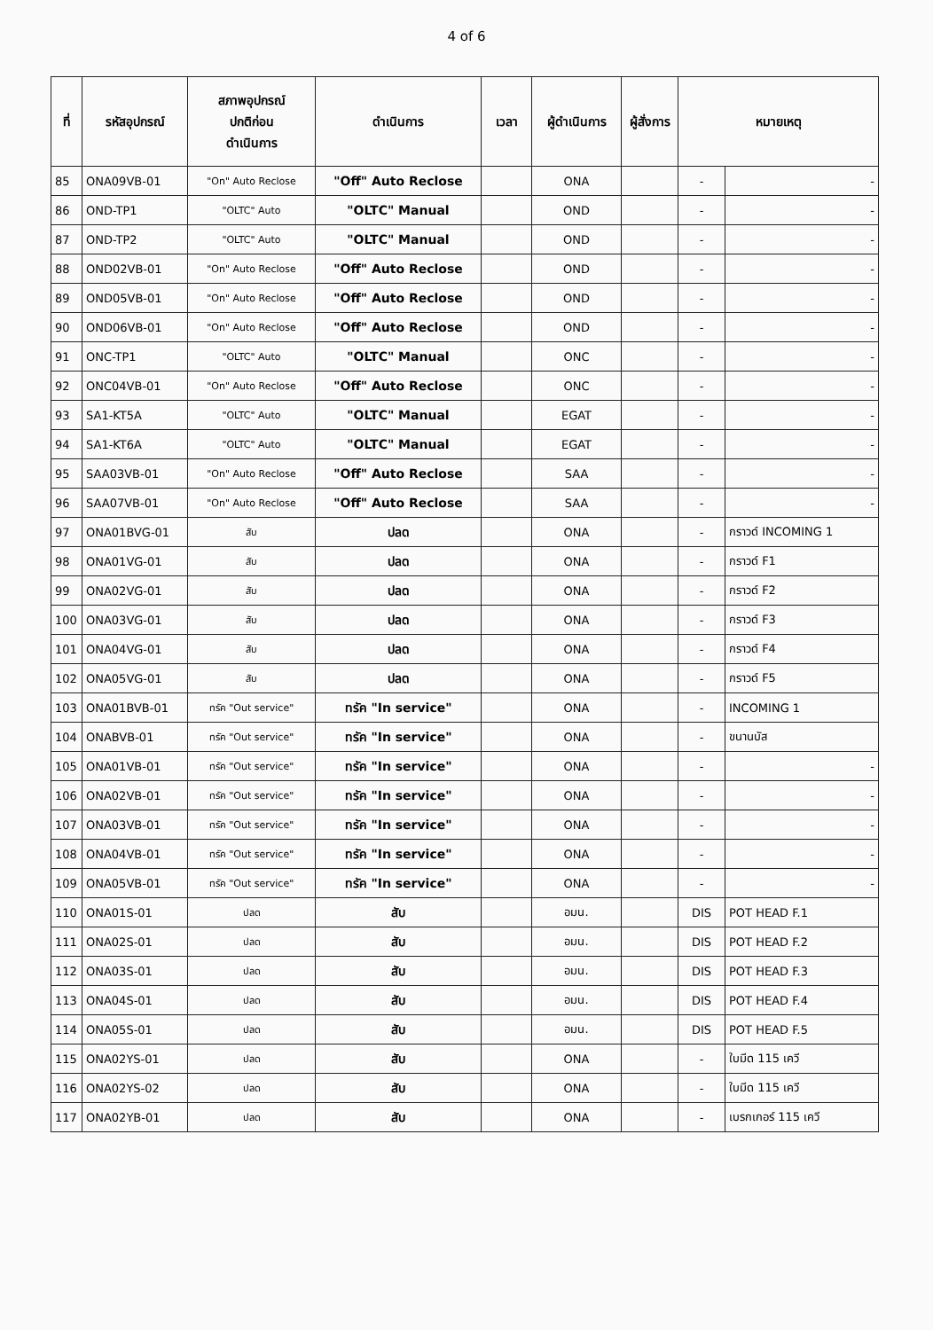4 of 6
| ที่ | รหัสอุปกรณ์ | สภาพอุปกรณ์ ปกติก่อน ดำเนินการ | ดำเนินการ | เวลา | ผู้ดำเนินการ | ผู้สั่งการ | หมายเหตุ | |
| --- | --- | --- | --- | --- | --- | --- | --- | --- |
| 85 | ONA09VB-01 | "On" Auto Reclose | "Off" Auto Reclose | | ONA | | - | - |
| 86 | OND-TP1 | "OLTC" Auto | "OLTC" Manual | | OND | | - | - |
| 87 | OND-TP2 | "OLTC" Auto | "OLTC" Manual | | OND | | - | - |
| 88 | OND02VB-01 | "On" Auto Reclose | "Off" Auto Reclose | | OND | | - | - |
| 89 | OND05VB-01 | "On" Auto Reclose | "Off" Auto Reclose | | OND | | - | - |
| 90 | OND06VB-01 | "On" Auto Reclose | "Off" Auto Reclose | | OND | | - | - |
| 91 | ONC-TP1 | "OLTC" Auto | "OLTC" Manual | | ONC | | - | - |
| 92 | ONC04VB-01 | "On" Auto Reclose | "Off" Auto Reclose | | ONC | | - | - |
| 93 | SA1-KT5A | "OLTC" Auto | "OLTC" Manual | | EGAT | | - | - |
| 94 | SA1-KT6A | "OLTC" Auto | "OLTC" Manual | | EGAT | | - | - |
| 95 | SAA03VB-01 | "On" Auto Reclose | "Off" Auto Reclose | | SAA | | - | - |
| 96 | SAA07VB-01 | "On" Auto Reclose | "Off" Auto Reclose | | SAA | | - | - |
| 97 | ONA01BVG-01 | สับ | ปลด | | ONA | | - | กราวด์ INCOMING 1 |
| 98 | ONA01VG-01 | สับ | ปลด | | ONA | | - | กราวด์ F1 |
| 99 | ONA02VG-01 | สับ | ปลด | | ONA | | - | กราวด์ F2 |
| 100 | ONA03VG-01 | สับ | ปลด | | ONA | | - | กราวด์ F3 |
| 101 | ONA04VG-01 | สับ | ปลด | | ONA | | - | กราวด์ F4 |
| 102 | ONA05VG-01 | สับ | ปลด | | ONA | | - | กราวด์ F5 |
| 103 | ONA01BVB-01 | ทรัค "Out service" | ทรัค "In service" | | ONA | | - | INCOMING 1 |
| 104 | ONABVB-01 | ทรัค "Out service" | ทรัค "In service" | | ONA | | - | ขนานบัส |
| 105 | ONA01VB-01 | ทรัค "Out service" | ทรัค "In service" | | ONA | | - | - |
| 106 | ONA02VB-01 | ทรัค "Out service" | ทรัค "In service" | | ONA | | - | - |
| 107 | ONA03VB-01 | ทรัค "Out service" | ทรัค "In service" | | ONA | | - | - |
| 108 | ONA04VB-01 | ทรัค "Out service" | ทรัค "In service" | | ONA | | - | - |
| 109 | ONA05VB-01 | ทรัค "Out service" | ทรัค "In service" | | ONA | | - | - |
| 110 | ONA01S-01 | ปลด | สับ | | อมน. | | DIS | POT HEAD F.1 |
| 111 | ONA02S-01 | ปลด | สับ | | อมน. | | DIS | POT HEAD F.2 |
| 112 | ONA03S-01 | ปลด | สับ | | อมน. | | DIS | POT HEAD F.3 |
| 113 | ONA04S-01 | ปลด | สับ | | อมน. | | DIS | POT HEAD F.4 |
| 114 | ONA05S-01 | ปลด | สับ | | อมน. | | DIS | POT HEAD F.5 |
| 115 | ONA02YS-01 | ปลด | สับ | | ONA | | - | ใบมีด 115 เควี |
| 116 | ONA02YS-02 | ปลด | สับ | | ONA | | - | ใบมีด 115 เควี |
| 117 | ONA02YB-01 | ปลด | สับ | | ONA | | - | เบรกเกอร์ 115 เควี |